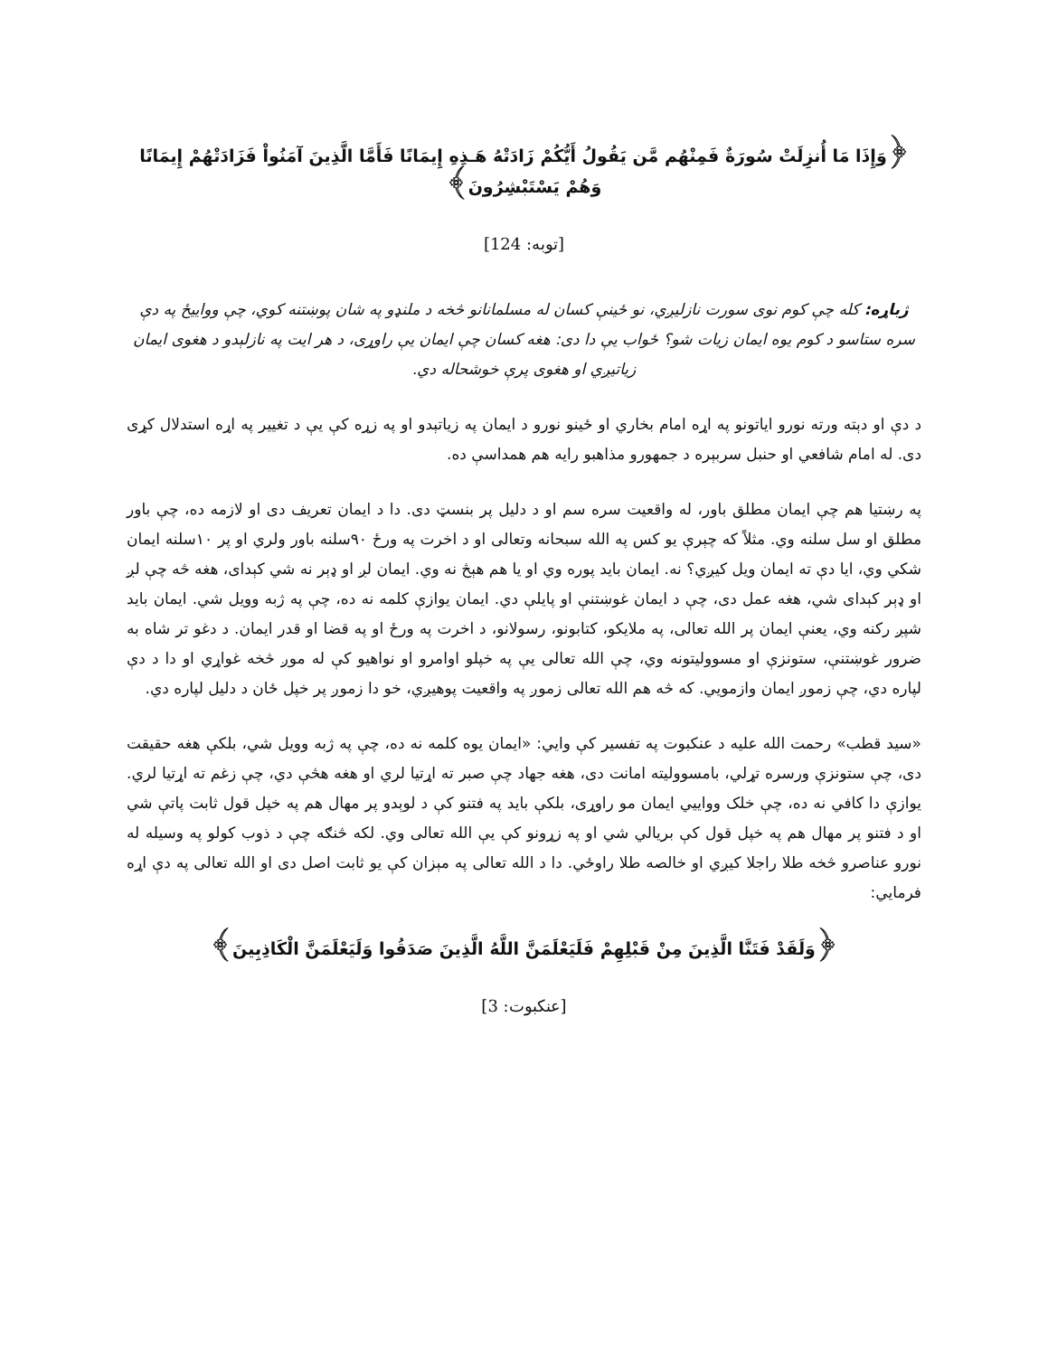﴿وَإِذَا مَا أُنزِلَتْ سُورَةٌ فَمِنْهُم مَّن يَقُولُ أَيُّكُمْ زَادَتْهُ هَـذِهِ إِيمَانًا فَأَمَّا الَّذِينَ آمَنُواْ فَزَادَتْهُمْ إِيمَانًا وَهُمْ يَسْتَبْشِرُونَ﴾
[توبه: 124]
ژباړه: کله چې کوم نوی سورت نازلیږي، نو ځینې کسان له مسلمانانو څخه د ملنډو په شان پوښتنه کوي، چې وواییځ په دې سره ستاسو د کوم یوه ایمان زیات شو؟ ځواب یې دا دی: هغه کسان چې ایمان یې راوړی، د هر ایت په نازلېدو د هغوی ایمان زیاتیږي او هغوی پرې خوشحاله دي.
د دې او دېته ورته نورو ایاتونو په اړه امام بخاري او ځینو نورو د ایمان په زیاتېدو او په زړه کې یې د تغییر په اړه استدلال کړی دی. له امام شافعي او حنبل سربېره د جمهورو مذاهبو رایه هم همداسې ده.
په رښتیا هم چې ایمان مطلق باور، له واقعیت سره سم او د دلیل پر بنسټ دی. دا د ایمان تعریف دی او لازمه ده، چې باور مطلق او سل سلنه وي. مثلاً که چېرې یو کس په الله سبحانه وتعالی او د اخرت په ورځ ۹۰سلنه باور ولري او پر ۱۰سلنه ایمان شکي وي، ایا دې ته ایمان ویل کیږي؟ نه. ایمان باید پوره وي او یا هم هېڅ نه وي. ایمان لږ او ډېر نه شي کېدای، هغه څه چې لږ او ډېر کېدای شي، هغه عمل دی، چې د ایمان غوښتنې او پایلې دي. ایمان یوازې کلمه نه ده، چې په ژبه وویل شي. ایمان باید شپږ رکنه وي، یعنې ایمان پر الله تعالی، په ملایکو، کتابونو، رسولانو، د اخرت په ورځ او په قضا او قدر ایمان. د دغو تر شاه به ضرور غوښتنې، ستونزې او مسوولیتونه وي، چې الله تعالی یې په خپلو اوامرو او نواهیو کې له موږ څخه غواړي او دا د دې لپاره دي، چې زموږ ایمان وازمویي. که څه هم الله تعالی زموږ په واقعیت پوهیږي، خو دا زموږ پر خپل ځان د دلیل لپاره دي.
«سید قطب» رحمت الله علیه د عنکبوت په تفسیر کې وایي: «ایمان یوه کلمه نه ده، چې په ژبه وویل شي، بلکې هغه حقیقت دی، چې ستونزې ورسره تړلي، بامسوولیته امانت دی، هغه جهاد چې صبر ته اړتیا لري او هغه هڅې دي، چې زغم ته اړتیا لري. یوازې دا کافي نه ده، چې خلک وواییي ایمان مو راوړی، بلکې باید په فتنو کې د لوېدو پر مهال هم په خپل قول ثابت پاتې شي او د فتنو پر مهال هم په خپل قول کې بریالي شي او په زړونو کې یې الله تعالی وي. لکه څنګه چې د ذوب کولو په وسیله له نورو عناصرو څخه طلا راجلا کیږي او خالصه طلا راوځي. دا د الله تعالی په مېزان کې یو ثابت اصل دی او الله تعالی په دې اړه فرمایي:
﴿وَلَقَدْ فَتَنَّا الَّذِينَ مِنْ قَبْلِهِمْ فَلَيَعْلَمَنَّ اللَّهُ الَّذِينَ صَدَقُوا وَلَيَعْلَمَنَّ الْكَاذِبِينَ﴾
[عنکبوت: 3]